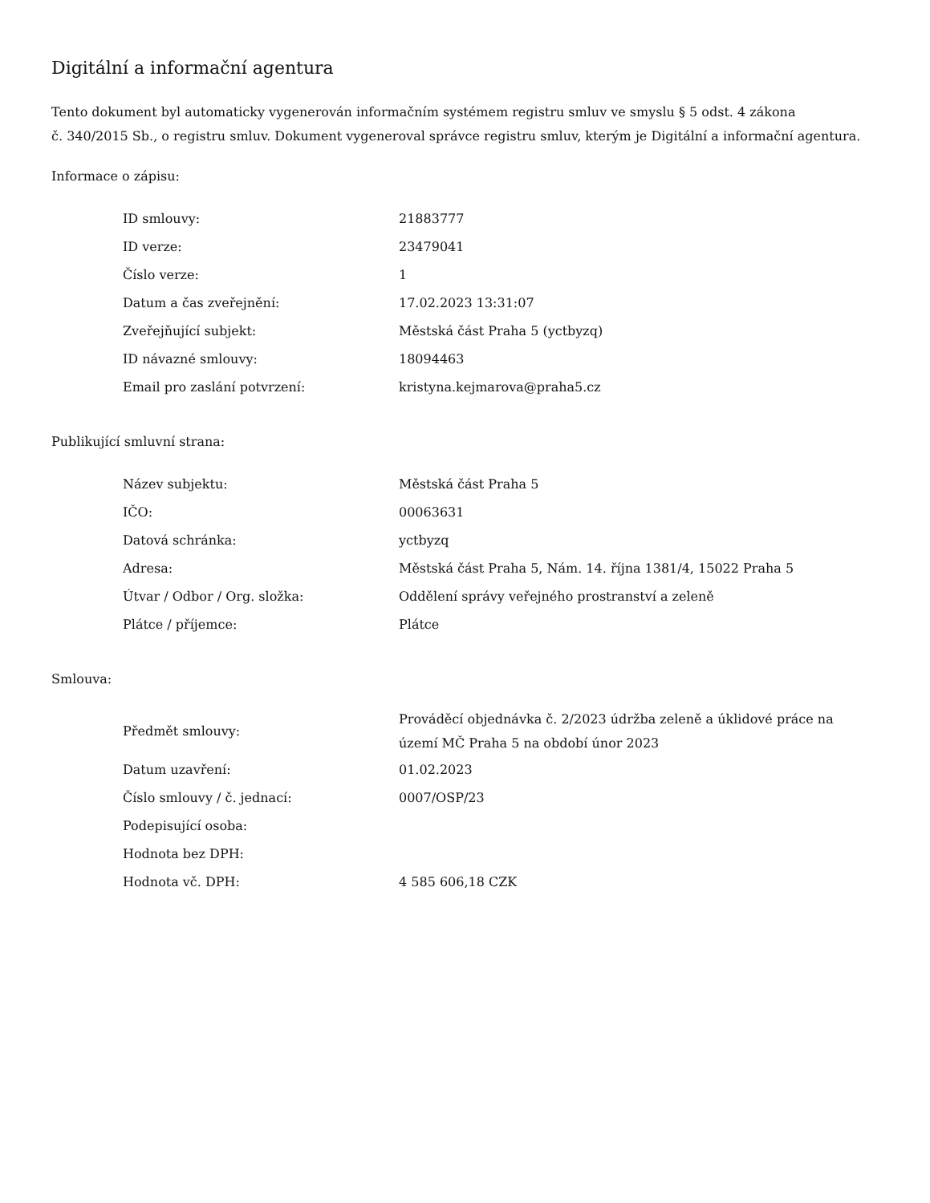Digitální a informační agentura
Tento dokument byl automaticky vygenerován informačním systémem registru smluv ve smyslu § 5 odst. 4 zákona
č. 340/2015 Sb., o registru smluv. Dokument vygeneroval správce registru smluv, kterým je Digitální a informační agentura.
Informace o zápisu:
| ID smlouvy: | 21883777 |
| ID verze: | 23479041 |
| Číslo verze: | 1 |
| Datum a čas zveřejnění: | 17.02.2023 13:31:07 |
| Zveřejňující subjekt: | Městská část Praha 5 (yctbyzq) |
| ID návazné smlouvy: | 18094463 |
| Email pro zaslání potvrzení: | kristyna.kejmarova@praha5.cz |
Publikující smluvní strana:
| Název subjektu: | Městská část Praha 5 |
| IČO: | 00063631 |
| Datová schránka: | yctbyzq |
| Adresa: | Městská část Praha 5, Nám. 14. října 1381/4, 15022 Praha 5 |
| Útvar / Odbor / Org. složka: | Oddělení správy veřejného prostranství a zeleně |
| Plátce / příjemce: | Plátce |
Smlouva:
| Předmět smlouvy: | Prováděcí objednávka č. 2/2023 údržba zeleně a úklidové práce na území MČ Praha 5 na období únor 2023 |
| Datum uzavření: | 01.02.2023 |
| Číslo smlouvy / č. jednací: | 0007/OSP/23 |
| Podepisující osoba: | |
| Hodnota bez DPH: | |
| Hodnota vč. DPH: | 4 585 606,18 CZK |